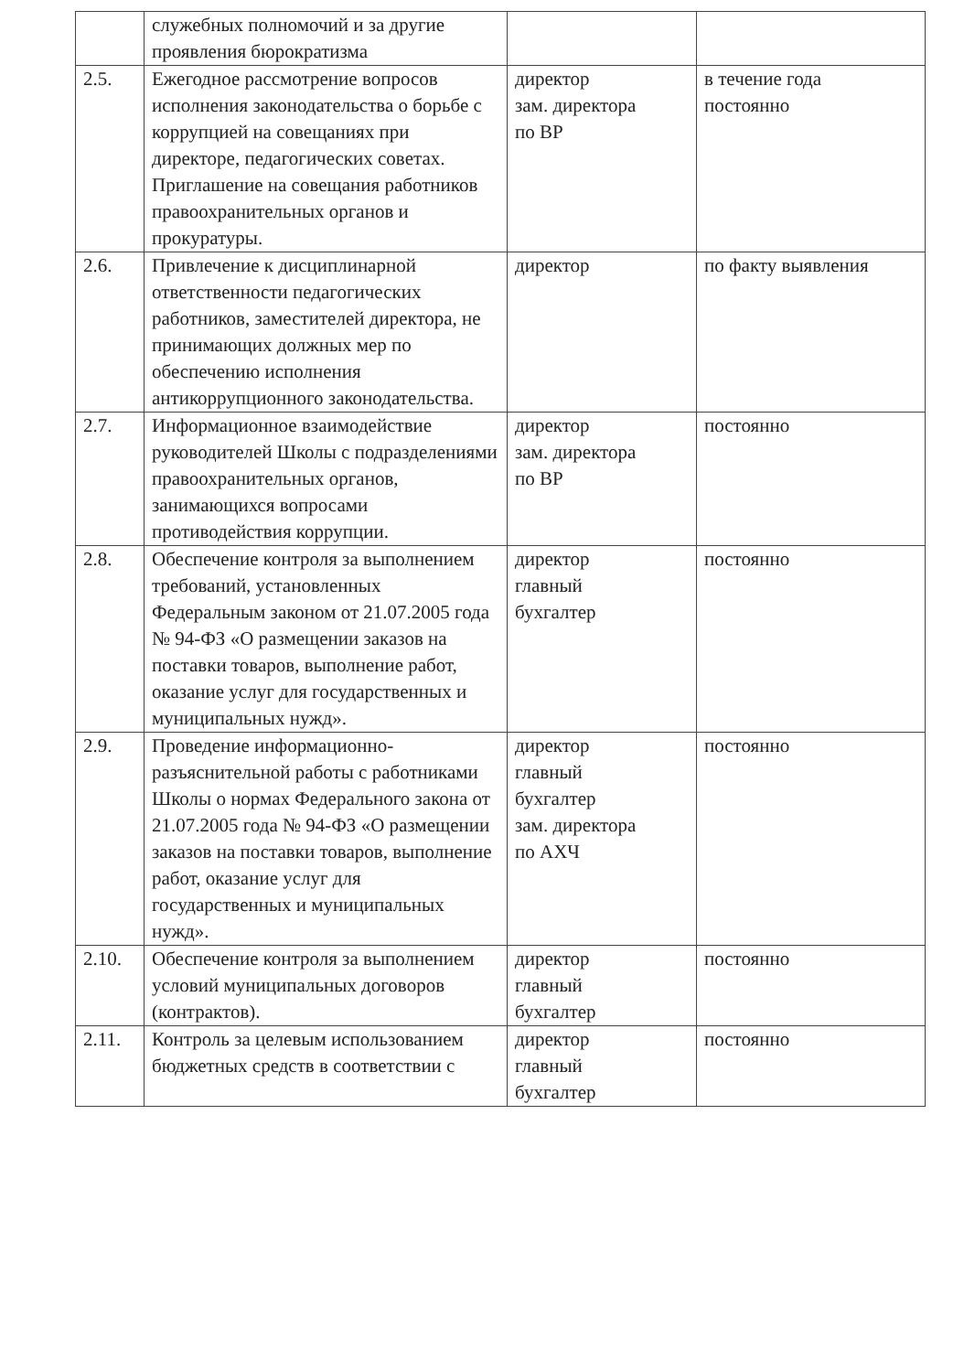| | служебных полномочий и за другие проявления бюрократизма | | |
| 2.5. | Ежегодное рассмотрение вопросов исполнения законодательства о борьбе с коррупцией на совещаниях при директоре, педагогических советах. Приглашение на совещания работников правоохранительных органов и прокуратуры. | директор зам. директора по ВР | в течение года постоянно |
| 2.6. | Привлечение к дисциплинарной ответственности педагогических работников, заместителей директора, не принимающих должных мер по обеспечению исполнения антикоррупционного законодательства. | директор | по факту выявления |
| 2.7. | Информационное взаимодействие руководителей Школы с подразделениями правоохранительных органов, занимающихся вопросами противодействия коррупции. | директор зам. директора по ВР | постоянно |
| 2.8. | Обеспечение контроля за выполнением требований, установленных Федеральным законом от 21.07.2005 года № 94-ФЗ «О размещении заказов на поставки товаров, выполнение работ, оказание услуг для государственных и муниципальных нужд». | директор главный бухгалтер | постоянно |
| 2.9. | Проведение информационно-разъяснительной работы с работниками Школы о нормах Федерального закона от 21.07.2005 года № 94-ФЗ «О размещении заказов на поставки товаров, выполнение работ, оказание услуг для государственных и муниципальных нужд». | директор главный бухгалтер зам. директора по АХЧ | постоянно |
| 2.10. | Обеспечение контроля за выполнением условий муниципальных договоров (контрактов). | директор главный бухгалтер | постоянно |
| 2.11. | Контроль за целевым использованием бюджетных средств в соответствии с | директор главный бухгалтер | постоянно |